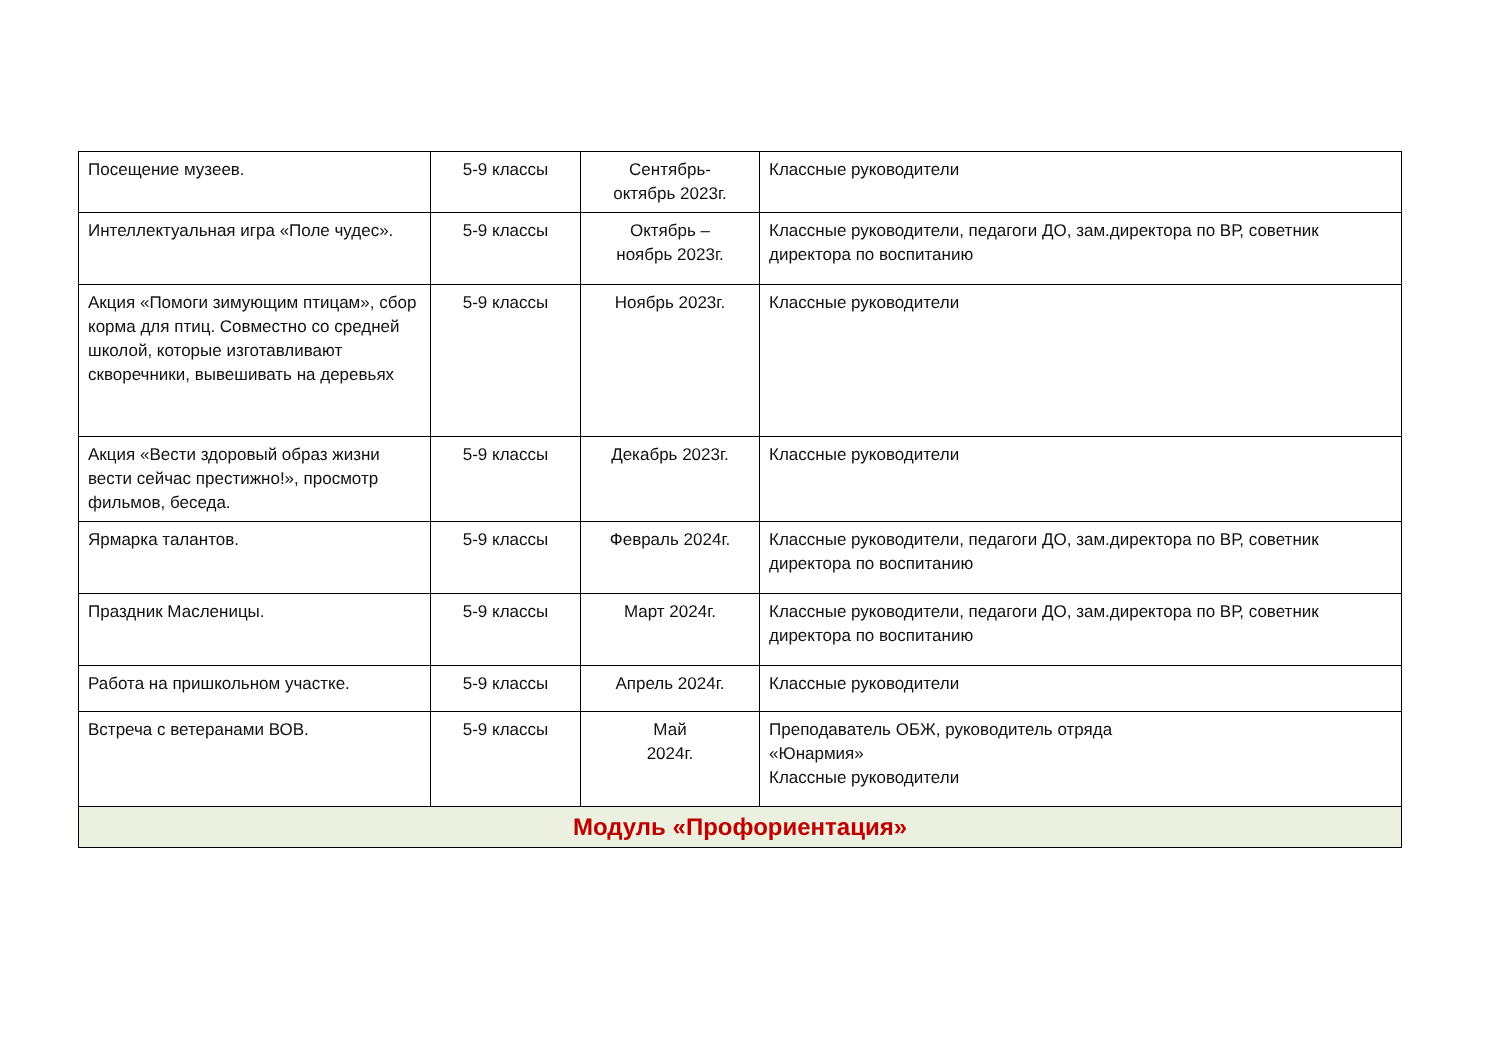| Посещение музеев. | 5-9 классы | Сентябрь- октябрь 2023г. | Классные руководители |
| Интеллектуальная игра «Поле чудес». | 5-9 классы | Октябрь – ноябрь 2023г. | Классные руководители, педагоги ДО, зам.директора по ВР, советник директора по воспитанию |
| Акция «Помоги зимующим птицам», сбор корма для птиц. Совместно со средней школой, которые изготавливают скворечники, вывешивать на деревьях | 5-9 классы | Ноябрь 2023г. | Классные руководители |
| Акция «Вести здоровый образ жизни вести сейчас престижно!», просмотр фильмов, беседа. | 5-9 классы | Декабрь 2023г. | Классные руководители |
| Ярмарка талантов. | 5-9 классы | Февраль 2024г. | Классные руководители, педагоги ДО, зам.директора по ВР, советник директора по воспитанию |
| Праздник Масленицы. | 5-9 классы | Март 2024г. | Классные руководители, педагоги ДО, зам.директора по ВР, советник директора по воспитанию |
| Работа на пришкольном участке. | 5-9 классы | Апрель 2024г. | Классные руководители |
| Встреча с ветеранами ВОВ. | 5-9 классы | Май 2024г. | Преподаватель ОБЖ, руководитель отряда «Юнармия» Классные руководители |
| Модуль «Профориентация» | | | |